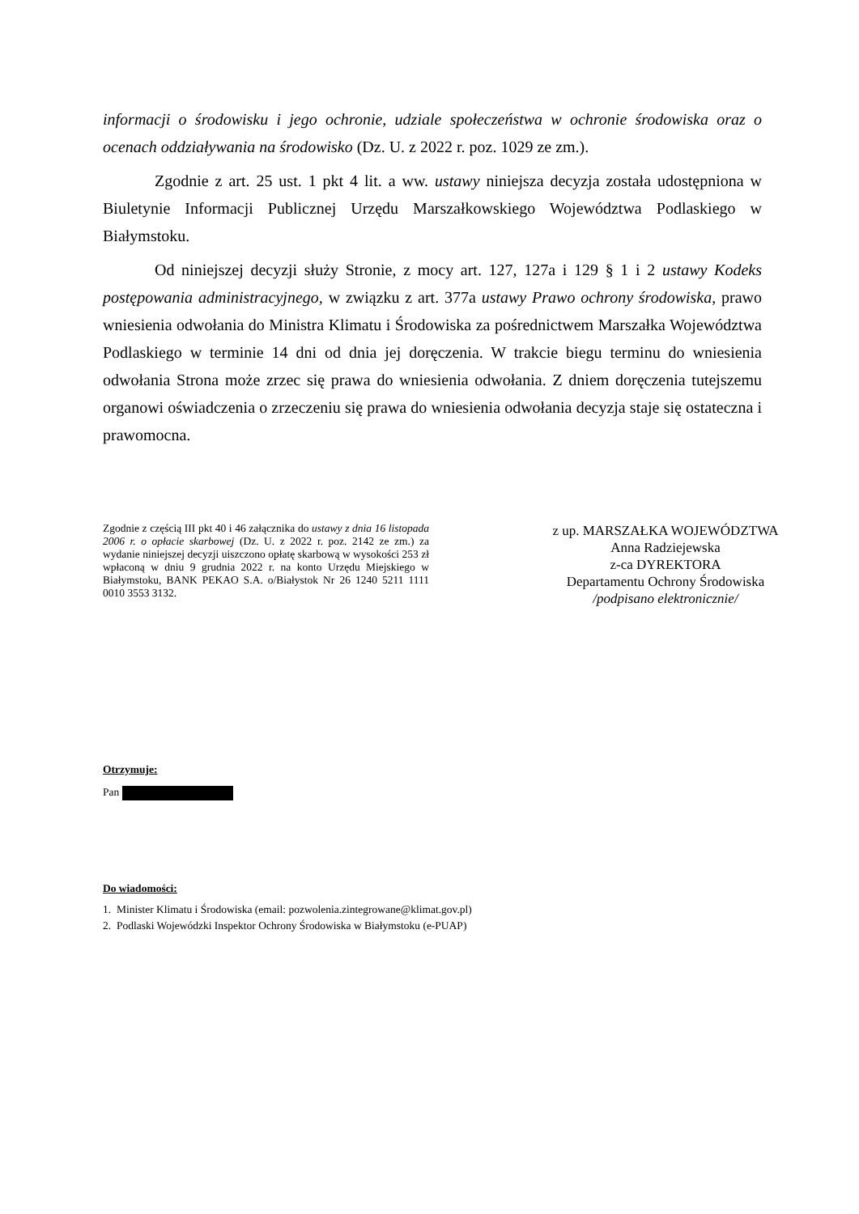informacji o środowisku i jego ochronie, udziale społeczeństwa w ochronie środowiska oraz o ocenach oddziaływania na środowisko (Dz. U. z 2022 r. poz. 1029 ze zm.).
Zgodnie z art. 25 ust. 1 pkt 4 lit. a ww. ustawy niniejsza decyzja została udostępniona w Biuletynie Informacji Publicznej Urzędu Marszałkowskiego Województwa Podlaskiego w Białymstoku.
Od niniejszej decyzji służy Stronie, z mocy art. 127, 127a i 129 § 1 i 2 ustawy Kodeks postępowania administracyjnego, w związku z art. 377a ustawy Prawo ochrony środowiska, prawo wniesienia odwołania do Ministra Klimatu i Środowiska za pośrednictwem Marszałka Województwa Podlaskiego w terminie 14 dni od dnia jej doręczenia. W trakcie biegu terminu do wniesienia odwołania Strona może zrzec się prawa do wniesienia odwołania. Z dniem doręczenia tutejszemu organowi oświadczenia o zrzeczeniu się prawa do wniesienia odwołania decyzja staje się ostateczna i prawomocna.
Zgodnie z częścią III pkt 40 i 46 załącznika do ustawy z dnia 16 listopada 2006 r. o opłacie skarbowej (Dz. U. z 2022 r. poz. 2142 ze zm.) za wydanie niniejszej decyzji uiszczono opłatę skarbową w wysokości 253 zł wpłaconą w dniu 9 grudnia 2022 r. na konto Urzędu Miejskiego w Białymstoku, BANK PEKAO S.A. o/Białystok Nr 26 1240 5211 1111 0010 3553 3132.
z up. MARSZAŁKA WOJEWÓDZTWA
Anna Radziejewska
z-ca DYREKTORA
Departamentu Ochrony Środowiska
/podpisano elektronicznie/
Otrzymuje:
Pan
Do wiadomości:
1. Minister Klimatu i Środowiska (email: pozwolenia.zintegrowane@klimat.gov.pl)
2. Podlaski Wojewódzki Inspektor Ochrony Środowiska w Białymstoku (e-PUAP)